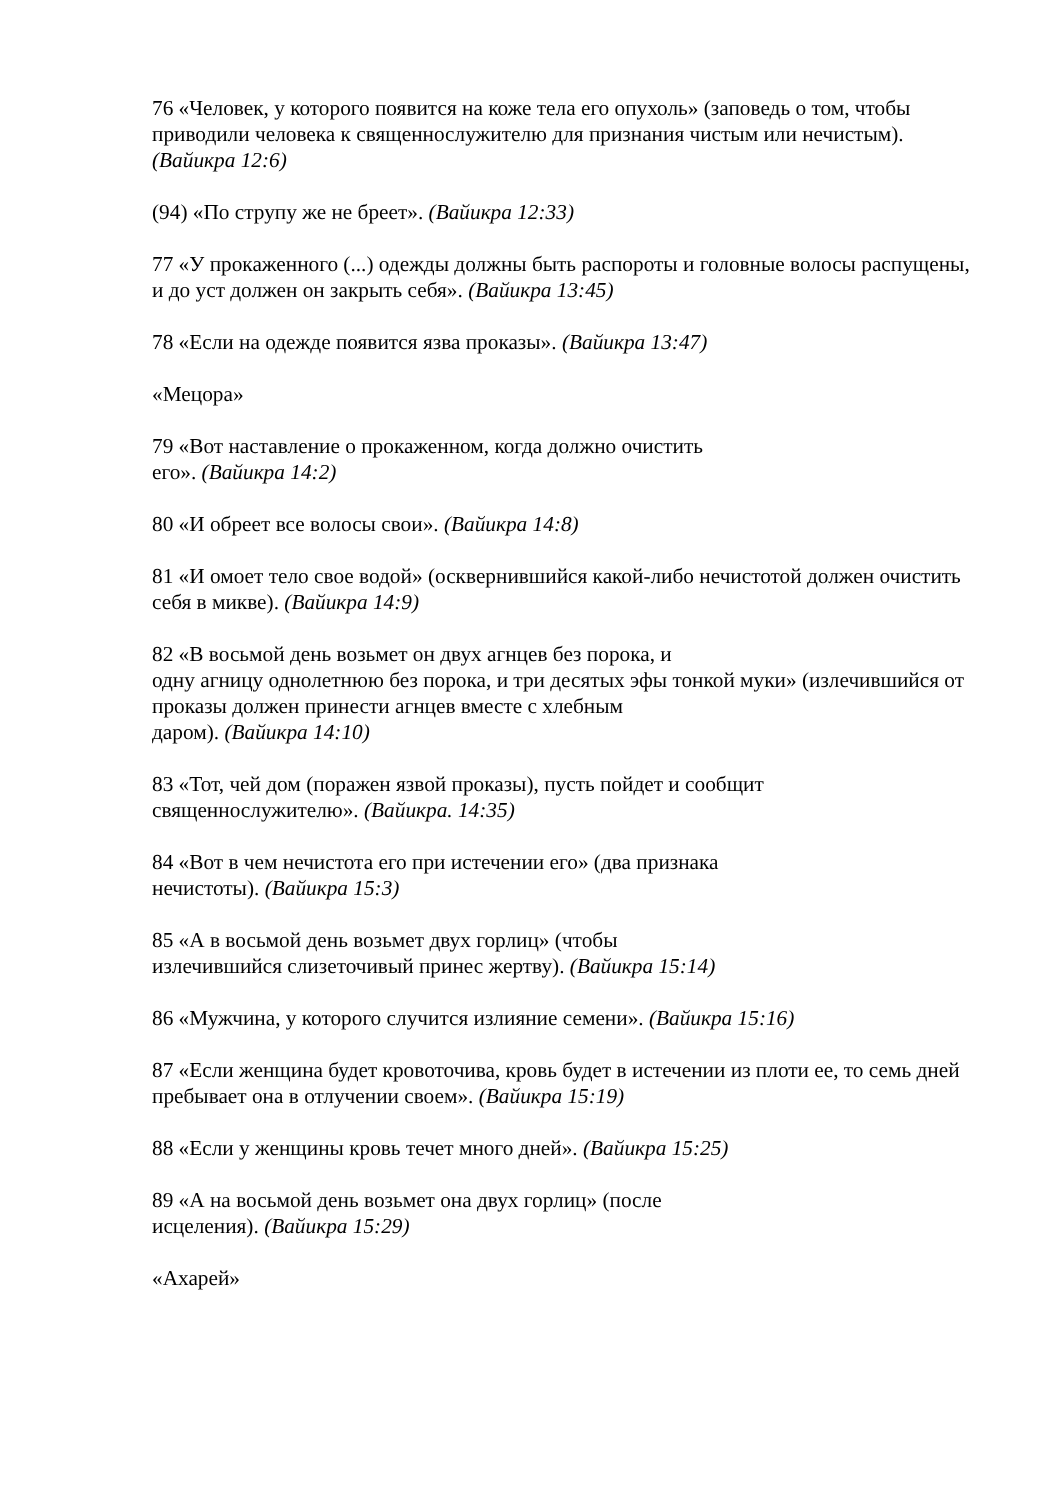76 «Человек, у которого появится на коже тела его опухоль» (заповедь о том, чтобы приводили человека к священнослужителю для признания чистым или нечистым). (Вайикра 12:6)
(94) «По струпу же не бреет». (Вайикра 12:33)
77 «У прокаженного (...) одежды должны быть распороты и головные волосы распущены, и до уст должен он закрыть себя». (Вайикра 13:45)
78 «Если на одежде появится язва проказы». (Вайикра 13:47)
«Мецора»
79 «Вот наставление о прокаженном, когда должно очистить
его». (Вайикра 14:2)
80 «И обреет все волосы свои». (Вайикра 14:8)
81 «И омоет тело свое водой» (осквернившийся какой-либо нечистотой должен очистить себя в микве). (Вайикра 14:9)
82 «В восьмой день возьмет он двух агнцев без порока, и
одну агницу однолетнюю без порока, и три десятых эфы тонкой муки» (излечившийся от проказы должен принести агнцев вместе с хлебным
даром). (Вайикра 14:10)
83 «Тот, чей дом (поражен язвой проказы), пусть пойдет и сообщит
священнослужителю». (Вайикра. 14:35)
84 «Вот в чем нечистота его при истечении его» (два признака
нечистоты). (Вайикра 15:3)
85 «А в восьмой день возьмет двух горлиц» (чтобы
излечившийся слизеточивый принес жертву). (Вайикра 15:14)
86 «Мужчина, у которого случится излияние семени». (Вайикра 15:16)
87 «Если женщина будет кровоточива, кровь будет в истечении из плоти ее, то семь дней пребывает она в отлучении своем». (Вайикра 15:19)
88 «Если у женщины кровь течет много дней». (Вайикра 15:25)
89 «А на восьмой день возьмет она двух горлиц» (после
исцеления). (Вайикра 15:29)
«Ахарей»